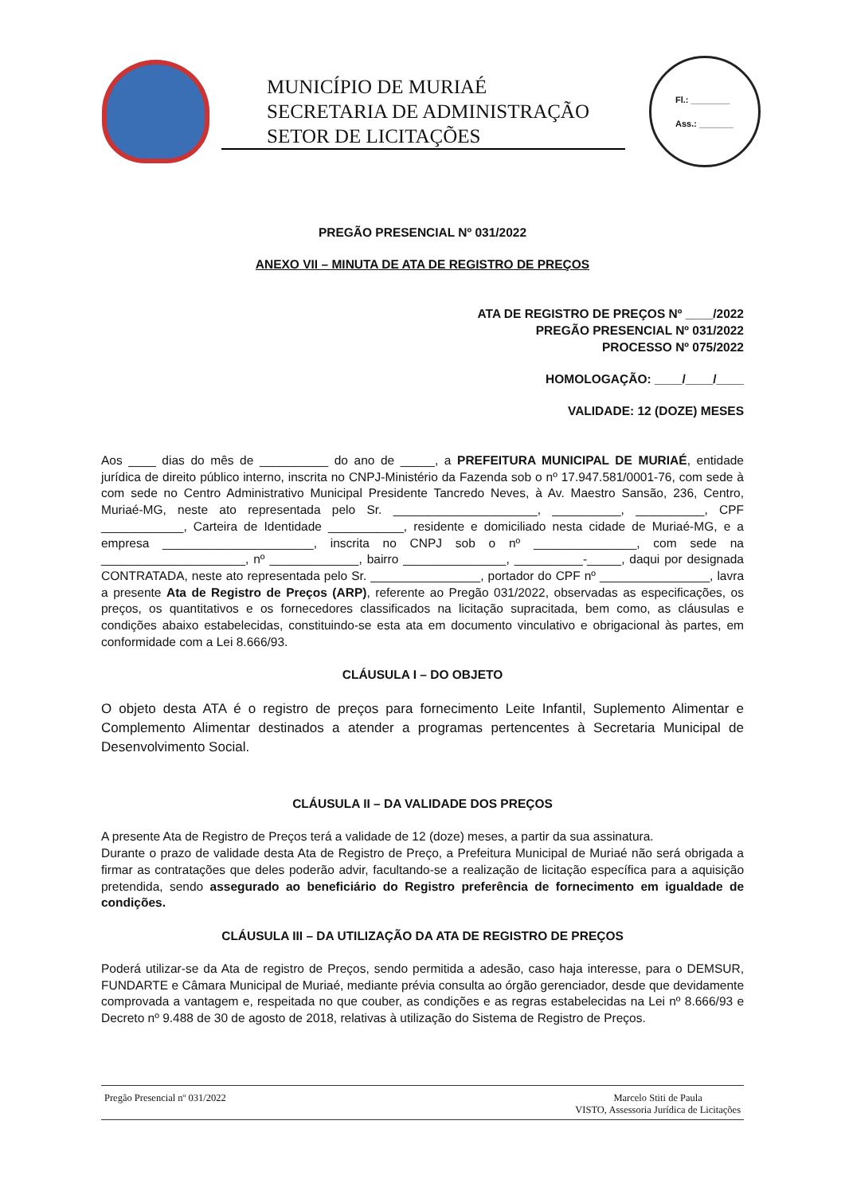MUNICÍPIO DE MURIAÉ
SECRETARIA DE ADMINISTRAÇÃO
SETOR DE LICITAÇÕES
Fl.: ________
Ass.: _______
PREGÃO PRESENCIAL Nº 031/2022
ANEXO VII – MINUTA DE ATA DE REGISTRO DE PREÇOS
ATA DE REGISTRO DE PREÇOS Nº ____/2022
PREGÃO PRESENCIAL Nº 031/2022
PROCESSO Nº 075/2022
HOMOLOGAÇÃO: ____/____/____
VALIDADE: 12 (DOZE) MESES
Aos ____ dias do mês de __________ do ano de _____, a PREFEITURA MUNICIPAL DE MURIAÉ, entidade jurídica de direito público interno, inscrita no CNPJ-Ministério da Fazenda sob o nº 17.947.581/0001-76, com sede à com sede no Centro Administrativo Municipal Presidente Tancredo Neves, à Av. Maestro Sansão, 236, Centro, Muriaé-MG, neste ato representada pelo Sr. _____________________, __________, __________, CPF ____________, Carteira de Identidade ___________, residente e domiciliado nesta cidade de Muriaé-MG, e a empresa ______________________, inscrita no CNPJ sob o nº _______________, com sede na _____________________, nº _____________, bairro _______________, __________-_____, daqui por designada CONTRATADA, neste ato representada pelo Sr. ________________, portador do CPF nº ________________, lavra a presente Ata de Registro de Preços (ARP), referente ao Pregão 031/2022, observadas as especificações, os preços, os quantitativos e os fornecedores classificados na licitação supracitada, bem como, as cláusulas e condições abaixo estabelecidas, constituindo-se esta ata em documento vinculativo e obrigacional às partes, em conformidade com a Lei 8.666/93.
CLÁUSULA I – DO OBJETO
O objeto desta ATA é o registro de preços para fornecimento Leite Infantil, Suplemento Alimentar e Complemento Alimentar destinados a atender a programas pertencentes à Secretaria Municipal de Desenvolvimento Social.
CLÁUSULA II – DA VALIDADE DOS PREÇOS
A presente Ata de Registro de Preços terá a validade de 12 (doze) meses, a partir da sua assinatura.
Durante o prazo de validade desta Ata de Registro de Preço, a Prefeitura Municipal de Muriaé não será obrigada a firmar as contratações que deles poderão advir, facultando-se a realização de licitação específica para a aquisição pretendida, sendo assegurado ao beneficiário do Registro preferência de fornecimento em igualdade de condições.
CLÁUSULA III – DA UTILIZAÇÃO DA ATA DE REGISTRO DE PREÇOS
Poderá utilizar-se da Ata de registro de Preços, sendo permitida a adesão, caso haja interesse, para o DEMSUR, FUNDARTE e Câmara Municipal de Muriaé, mediante prévia consulta ao órgão gerenciador, desde que devidamente comprovada a vantagem e, respeitada no que couber, as condições e as regras estabelecidas na Lei nº 8.666/93 e Decreto nº 9.488 de 30 de agosto de 2018, relativas à utilização do Sistema de Registro de Preços.
Pregão Presencial nº 031/2022 Marcelo Stiti de Paula
VISTO, Assessoria Jurídica de Licitações